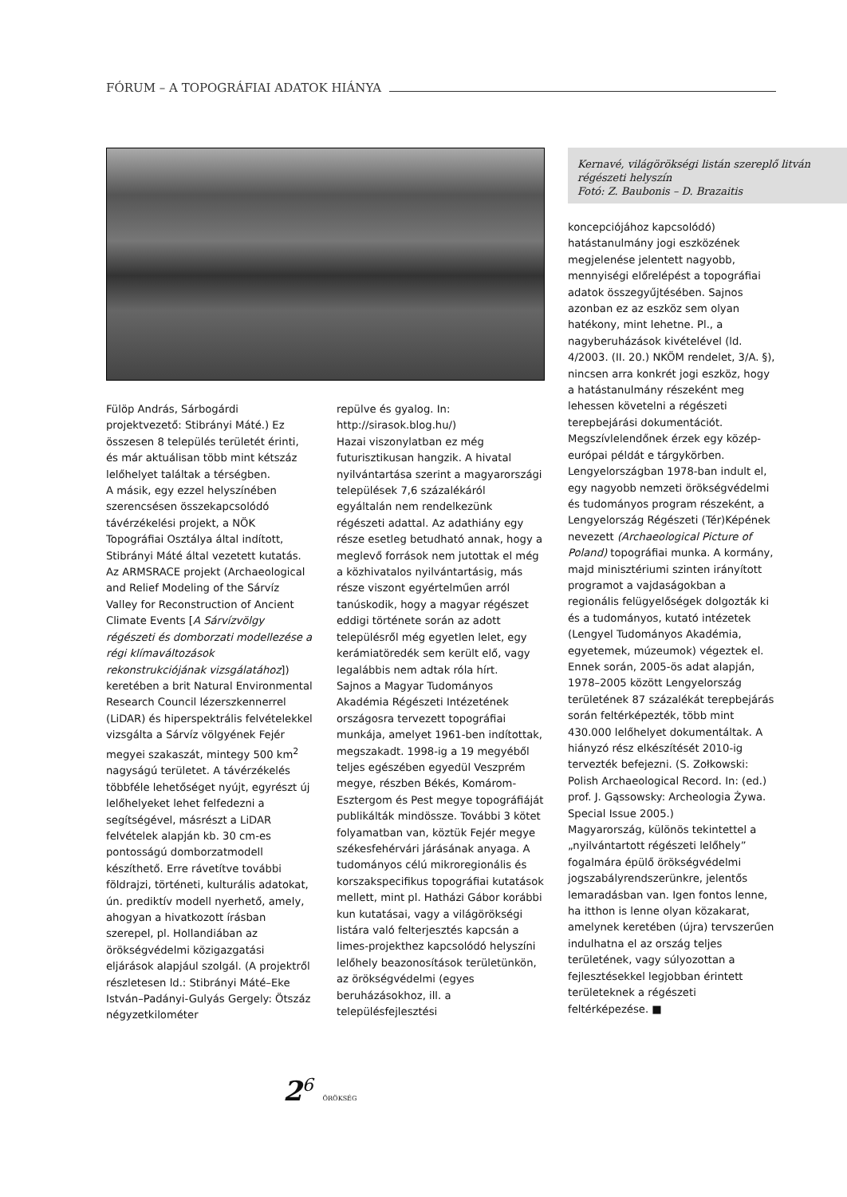FÓRUM – A TOPOGRÁFIAI ADATOK HIÁNYA
Kernavé, világörökségi listán szereplő litván régészeti helyszín
Fotó: Z. Baubonis – D. Brazaitis
Fülöp András, Sárbogárdi projektvezető: Stibrányi Máté.) Ez összesen 8 település területét érinti, és már aktuálisan több mint kétszáz lelőhelyet találtak a térségben.
A másik, egy ezzel helyszínében szerencsésen összekapcsolódó távérzékelési projekt, a NÖK Topográfiai Osztálya által indított, Stibrányi Máté által vezetett kutatás.
Az ARMSRACE projekt (Archaeological and Relief Modeling of the Sárvíz Valley for Reconstruction of Ancient Climate Events [A Sárvízvölgy régészeti és domborzati modellezése a régi klímaváltozások rekonstrukciójának vizsgálatához]) keretében a brit Natural Environmental Research Council lézerszkennerrel (LiDAR) és hiperspektrális felvételekkel vizsgálta a Sárvíz völgyének Fejér megyei szakaszát, mintegy 500 km<sup>2</sup> nagyságú területet. A távérzékelés többféle lehetőséget nyújt, egyrészt új lelőhelyeket lehet felfedezni a segítségével, másrészt a LiDAR felvételek alapján kb. 30 cm-es pontosságú domborzatmodell készíthető. Erre rávetítve további földrajzi, történeti, kulturális adatokat, ún. prediktív modell nyerhető, amely, ahogyan a hivatkozott írásban szerepel, pl. Hollandiában az örökségvédelmi közigazgatási eljárások alapjául szolgál. (A projektről részletesen ld.: Stibrányi Máté–Eke István–Padányi-Gulyás Gergely: Ötszáz négyzetkilométer
repülve és gyalog. In: http://sirasok.blog.hu/)
Hazai viszonylatban ez még futurisztikusan hangzik. A hivatal nyilvántartása szerint a magyarországi települések 7,6 százalékáról egyáltalán nem rendelkezünk régészeti adattal. Az adathiány egy része esetleg betudható annak, hogy a meglevő források nem jutottak el még a közhivatalos nyilvántartásig, más része viszont egyértelműen arról tanúskodik, hogy a magyar régészet eddigi története során az adott településről még egyetlen lelet, egy kerámiatöredék sem került elő, vagy legalábbis nem adtak róla hírt.
Sajnos a Magyar Tudományos Akadémia Régészeti Intézetének országosra tervezett topográfiai munkája, amelyet 1961-ben indítottak, megszakadt. 1998-ig a 19 megyéből teljes egészében egyedül Veszprém megye, részben Békés, Komárom-Esztergom és Pest megye topográfiáját publikálták mindössze. További 3 kötet folyamatban van, köztük Fejér megye székesfehérvári járásának anyaga. A tudományos célú mikroregionális és korszakspecifikus topográfiai kutatások mellett, mint pl. Hatházi Gábor korábbi kun kutatásai, vagy a világörökségi listára való felterjesztés kapcsán a limes-projekthez kapcsolódó helyszíni lelőhely beazonosítások területünkön, az örökségvédelmi (egyes beruházásokhoz, ill. a településfejlesztési
koncepciójához kapcsolódó) hatástanulmány jogi eszközének megjelenése jelentett nagyobb, mennyiségi előrelépést a topográfiai adatok összegyűjtésében. Sajnos azonban ez az eszköz sem olyan hatékony, mint lehetne. Pl., a nagyberuházások kivételével (ld. 4/2003. (II. 20.) NKÖM rendelet, 3/A. §), nincsen arra konkrét jogi eszköz, hogy a hatástanulmány részeként meg lehessen követelni a régészeti terepbejárási dokumentációt.
Megszívlelendőnek érzek egy közép-európai példát e tárgykörben. Lengyelországban 1978-ban indult el, egy nagyobb nemzeti örökségvédelmi és tudományos program részeként, a Lengyelország Régészeti (Tér)Képének nevezett (Archaeological Picture of Poland) topográfiai munka. A kormány, majd minisztériumi szinten irányított programot a vajdaságokban a regionális felügyelőségek dolgozták ki és a tudományos, kutató intézetek (Lengyel Tudományos Akadémia, egyetemek, múzeumok) végeztek el. Ennek során, 2005-ös adat alapján, 1978–2005 között Lengyelország területének 87 százalékát terepbejárás során feltérképezték, több mint 430.000 lelőhelyet dokumentáltak. A hiányzó rész elkészítését 2010-ig tervezték befejezni. (S. Zołkowski: Polish Archaeological Record. In: (ed.) prof. J. Gąssowsky: Archeologia Żywa. Special Issue 2005.)
Magyarország, különös tekintettel a „nyilvántartott régészeti lelőhely” fogalmára épülő örökségvédelmi jogszabályrendszerünkre, jelentős lemaradásban van. Igen fontos lenne, ha itthon is lenne olyan közakarat, amelynek keretében (újra) tervszerűen indulhatna el az ország teljes területének, vagy súlyozottan a fejlesztésekkel legjobban érintett területeknek a régészeti feltérképezése. ■
2<sup>6</sup> ÖRÖKSÉG